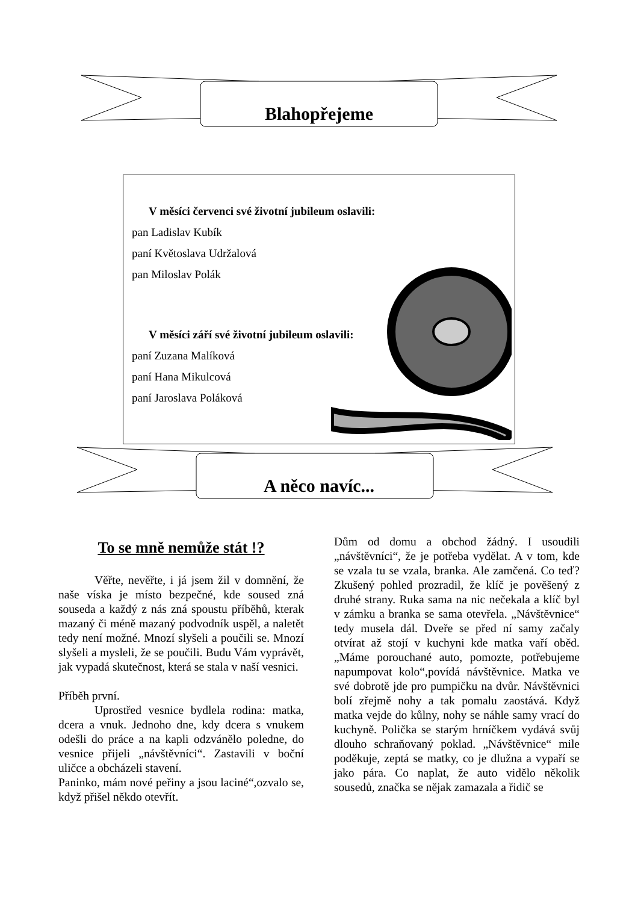Blahopřejeme
V měsíci červenci své životní jubileum oslavili:
pan Ladislav Kubík
paní Květoslava Udržalová
pan Miloslav Polák
V měsíci září své životní jubileum oslavili:
paní Zuzana Malíková
paní Hana Mikulcová
paní Jaroslava Poláková
A něco navíc...
To se mně nemůže stát !?
Věřte, nevěřte, i já jsem žil v domnění, že naše víska je místo bezpečné, kde soused zná souseda a každý z nás zná spoustu příběhů, kterak mazaný či méně mazaný podvodník uspěl, a naletět tedy není možné. Mnozí slyšeli a poučili se. Mnozí slyšeli a mysleli, že se poučili. Budu Vám vyprávět, jak vypadá skutečnost, která se stala v naší vesnici.
Příběh první.
Uprostřed vesnice bydlela rodina: matka, dcera a vnuk. Jednoho dne, kdy dcera s vnukem odešli do práce a na kapli odzvánělo poledne, do vesnice přijeli „návštěvníci“. Zastavili v boční uličce a obcházeli stavení.
Paninko, mám nové peřiny a jsou laciné“,ozvalo se, když přišel někdo otevřít.
Dům od domu a obchod žádný. I usoudili „návštěvníci“, že je potřeba vydělat. A v tom, kde se vzala tu se vzala, branka. Ale zamčená. Co teď? Zkušený pohled prozradil, že klíč je pověšený z druhé strany. Ruka sama na nic nečekala a klíč byl v zámku a branka se sama otevřela. „Návštěvnice“ tedy musela dál. Dveře se před ní samy začaly otvírat až stojí v kuchyni kde matka vaří oběd. „Máme porouchané auto, pomozte, potřebujeme napumpovat kolo“,povídá návštěvnice. Matka ve své dobrotě jde pro pumpičku na dvůr. Návštěvnici bolí zřejmě nohy a tak pomalu zaostává. Když matka vejde do kůlny, nohy se náhle samy vrací do kuchyně. Polička se starým hrníčkem vydává svůj dlouho schraňovaný poklad. „Návštěvnice“ mile poděkuje, zeptá se matky, co je dlužna a vypaří se jako pára. Co naplat, že auto vidělo několik sousedů, značka se nějak zamazala a řidič se